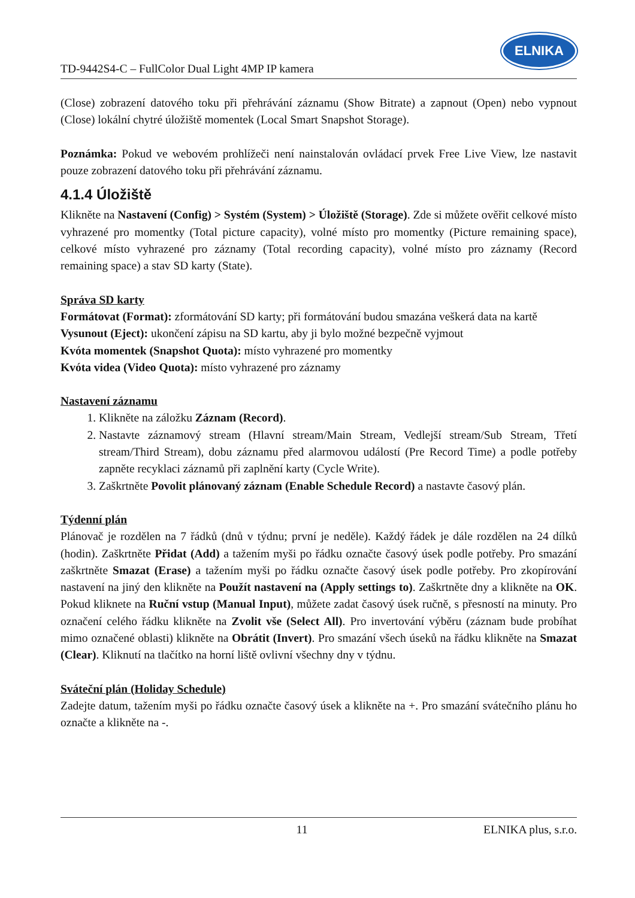TD-9442S4-C – FullColor Dual Light 4MP IP kamera
ELNIKA
(Close) zobrazení datového toku při přehrávání záznamu (Show Bitrate) a zapnout (Open) nebo vypnout (Close) lokální chytré úložiště momentek (Local Smart Snapshot Storage).
Poznámka: Pokud ve webovém prohlížeči není nainstalován ovládací prvek Free Live View, lze nastavit pouze zobrazení datového toku při přehrávání záznamu.
4.1.4 Úložiště
Klikněte na Nastavení (Config) > Systém (System) > Úložiště (Storage). Zde si můžete ověřit celkové místo vyhrazené pro momentky (Total picture capacity), volné místo pro momentky (Picture remaining space), celkové místo vyhrazené pro záznamy (Total recording capacity), volné místo pro záznamy (Record remaining space) a stav SD karty (State).
Správa SD karty
Formátovat (Format): zformátování SD karty; při formátování budou smazána veškerá data na kartě
Vysunout (Eject): ukončení zápisu na SD kartu, aby ji bylo možné bezpečně vyjmout
Kvóta momentek (Snapshot Quota): místo vyhrazené pro momentky
Kvóta videa (Video Quota): místo vyhrazené pro záznamy
Nastavení záznamu
1. Klikněte na záložku Záznam (Record).
2. Nastavte záznamový stream (Hlavní stream/Main Stream, Vedlejší stream/Sub Stream, Třetí stream/Third Stream), dobu záznamu před alarmovou událostí (Pre Record Time) a podle potřeby zapněte recyklaci záznamů při zaplnění karty (Cycle Write).
3. Zaškrtněte Povolit plánovaný záznam (Enable Schedule Record) a nastavte časový plán.
Týdenní plán
Plánovač je rozdělen na 7 řádků (dnů v týdnu; první je neděle). Každý řádek je dále rozdělen na 24 dílků (hodin). Zaškrtněte Přidat (Add) a tažením myši po řádku označte časový úsek podle potřeby. Pro smazání zaškrtněte Smazat (Erase) a tažením myši po řádku označte časový úsek podle potřeby. Pro zkopírování nastavení na jiný den klikněte na Použít nastavení na (Apply settings to). Zaškrtněte dny a klikněte na OK. Pokud kliknete na Ruční vstup (Manual Input), můžete zadat časový úsek ručně, s přesností na minuty. Pro označení celého řádku klikněte na Zvolit vše (Select All). Pro invertování výběru (záznam bude probíhat mimo označené oblasti) klikněte na Obrátit (Invert). Pro smazání všech úseků na řádku klikněte na Smazat (Clear). Kliknutí na tlačítko na horní liště ovlivní všechny dny v týdnu.
Sváteční plán (Holiday Schedule)
Zadejte datum, tažením myši po řádku označte časový úsek a klikněte na +. Pro smazání svátečního plánu ho označte a klikněte na -.
11 ELNIKA plus, s.r.o.